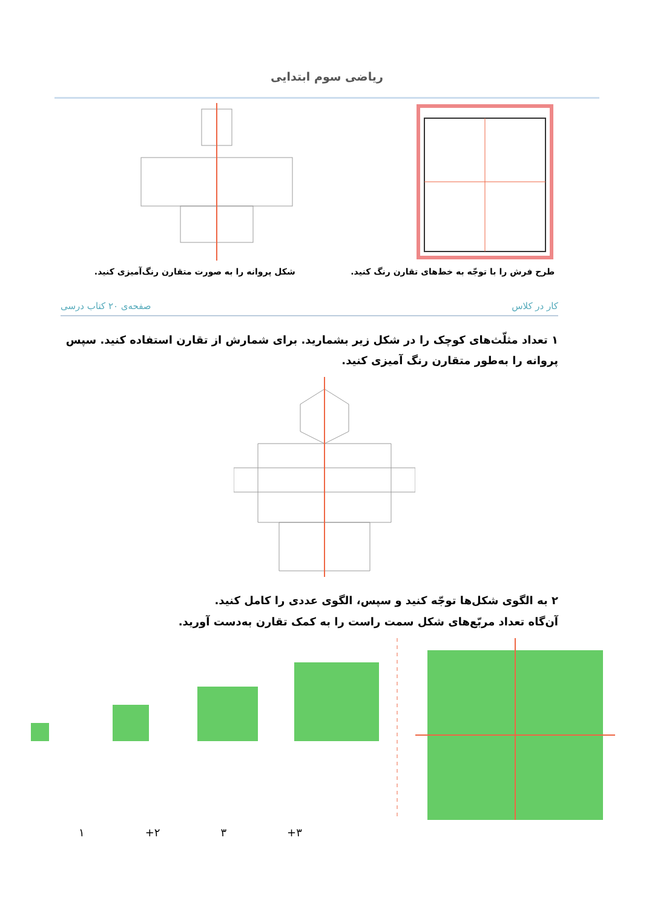ریاضی سوم ابتدایی
طرح فرش را با توجّه به خط‌های تقارن رنگ کنید.
شکل پروانه را به صورت متقارن رنگ‌آمیزی کنید.
کار در کلاس صفحه‌ی ۲۰ کتاب درسی
۱ تعداد مثلّث‌های کوچک را در شکل زیر بشمارید. برای شمارش از تقارن استفاده کنید. سپس پروانه را به‌طور متقارن رنگ آمیزی کنید.
۲ به الگوی شکل‌ها توجّه کنید و سپس، الگوی عددی را کامل کنید.
آن‌گاه تعداد مربّع‌های شکل سمت راست را به کمک تقارن به‌دست آورید.
١ +٢ ٣ +٣